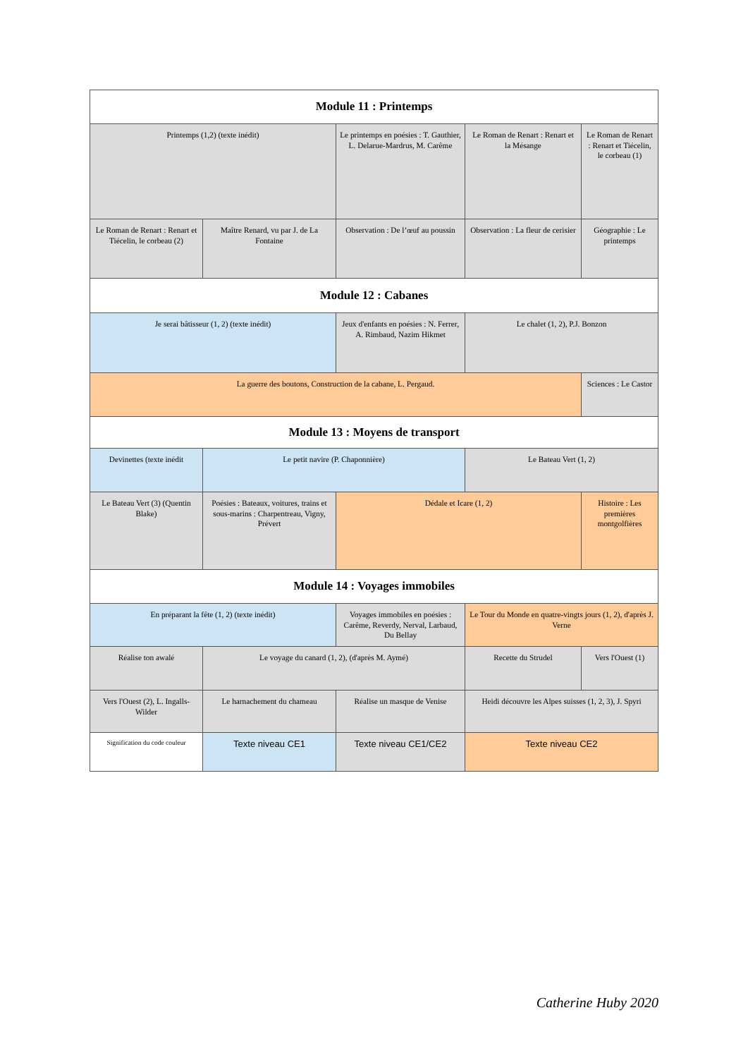| Module 11 : Printemps | | | | |
| Printemps (1,2) (texte inédit) | | Le printemps en poésies : T. Gauthier, L. Delarue-Mardrus, M. Carême | Le Roman de Renart : Renart et la Mésange | Le Roman de Renart : Renart et Tiécelin, le corbeau (1) |
| Le Roman de Renart : Renart et Tiécelin, le corbeau (2) | Maître Renard, vu par J. de La Fontaine | Observation : De l’œuf au poussin | Observation : La fleur de cerisier | Géographie : Le printemps |
| Module 12 : Cabanes | | | | |
| Je serai bâtisseur (1, 2) (texte inédit) | | Jeux d'enfants en poésies : N. Ferrer, A. Rimbaud, Nazim Hikmet | Le chalet (1, 2), P.J. Bonzon | |
| La guerre des boutons, Construction de la cabane, L. Pergaud. | | | | Sciences : Le Castor |
| Module 13 : Moyens de transport | | | | |
| Devinettes (texte inédit | Le petit navire (P. Chaponnière) | | Le Bateau Vert (1, 2) | |
| Le Bateau Vert (3) (Quentin Blake) | Poésies : Bateaux, voitures, trains et sous-marins : Charpentreau, Vigny, Prévert | Dédale et Icare (1, 2) | | Histoire : Les premières montgolfières |
| Module 14 : Voyages immobiles | | | | |
| En préparant la fête (1, 2) (texte inédit) | | Voyages immobiles en poésies : Carême, Reverdy, Nerval, Larbaud, Du Bellay | Le Tour du Monde en quatre-vingts jours (1, 2), d'après J. Verne | |
| Réalise ton awalé | Le voyage du canard (1, 2), (d'après M. Aymé) | | Recette du Strudel | Vers l'Ouest (1) |
| Vers l'Ouest (2), L. Ingalls-Wilder | Le harnachement du chameau | Réalise un masque de Venise | Heidi découvre les Alpes suisses (1, 2, 3), J. Spyri | |
| Signification du code couleur | Texte niveau CE1 | Texte niveau CE1/CE2 | Texte niveau CE2 | |
Catherine Huby 2020